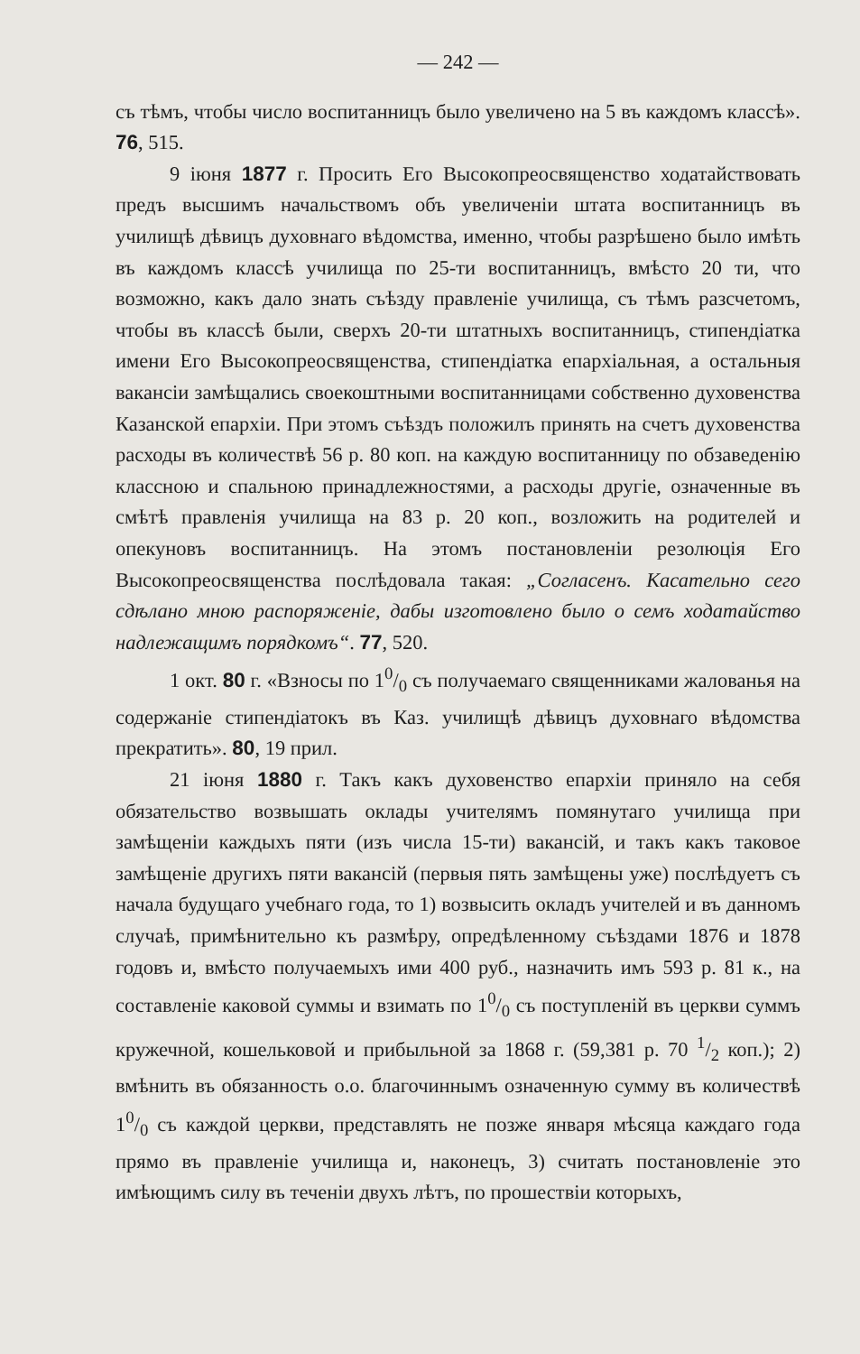— 242 —
съ тѣмъ, чтобы число воспитанницъ было увеличено на 5 въ каждомъ классѣ». 76, 515.
9 іюня 1877 г. Просить Его Высокопреосвященство ходатайствовать предъ высшимъ начальствомъ объ увеличеніи штата воспитанницъ въ училищѣ дѣвицъ духовнаго вѣдомства, именно, чтобы разрѣшено было имѣть въ каждомъ классѣ училища по 25-ти воспитанницъ, вмѣсто 20 ти, что возможно, какъ дало знать съѣзду правленіе училища, съ тѣмъ разсчетомъ, чтобы въ классѣ были, сверхъ 20-ти штатныхъ воспитанницъ, стипендіатка имени Его Высокопреосвященства, стипендіатка епархіальная, а остальныя вакансіи замѣщались своекоштными воспитанницами собственно духовенства Казанской епархіи. При этомъ съѣздъ положилъ принять на счетъ духовенства расходы въ количествѣ 56 р. 80 коп. на каждую воспитанницу по обзаведенію классною и спальною принадлежностями, а расходы другіе, означенные въ смѣтѣ правленія училища на 83 р. 20 коп., возложить на родителей и опекуновъ воспитанницъ. На этомъ постановленіи резолюція Его Высокопреосвященства послѣдовала такая: „Согласенъ. Касательно сего сдѣлано мною распоряженіе, дабы изготовлено было о семъ ходатайство надлежащимъ порядкомъ“. 77, 520.
1 окт. 80 г. «Взносы по 10/0 съ получаемаго священниками жалованья на содержаніе стипендіатокъ въ Каз. училищѣ дѣвицъ духовнаго вѣдомства прекратить». 80, 19 прил.
21 іюня 1880 г. Такъ какъ духовенство епархіи приняло на себя обязательство возвышать оклады учителямъ помянутаго училища при замѣщеніи каждыхъ пяти (изъ числа 15-ти) вакансій, и такъ какъ таковое замѣщеніе другихъ пяти вакансій (первыя пять замѣщены уже) послѣдуетъ съ начала будущаго учебнаго года, то 1) возвысить окладъ учителей и въ данномъ случаѣ, примѣнительно къ размѣру, опредѣленному съѣздами 1876 и 1878 годовъ и, вмѣсто получаемыхъ ими 400 руб., назначить имъ 593 р. 81 к., на составленіе каковой суммы и взимать по 10/0 съ поступленій въ церкви суммъ кружечной, кошельковой и прибыльной за 1868 г. (59,381 р. 70 1/2 коп.); 2) вмѣнить въ обязанность о.о. благочиннымъ означенную сумму въ количествѣ 10/0 съ каждой церкви, представлять не позже января мѣсяца каждаго года прямо въ правленіе училища и, наконецъ, 3) считать постановленіе это имѣющимъ силу въ теченіи двухъ лѣтъ, по прошествіи которыхъ,